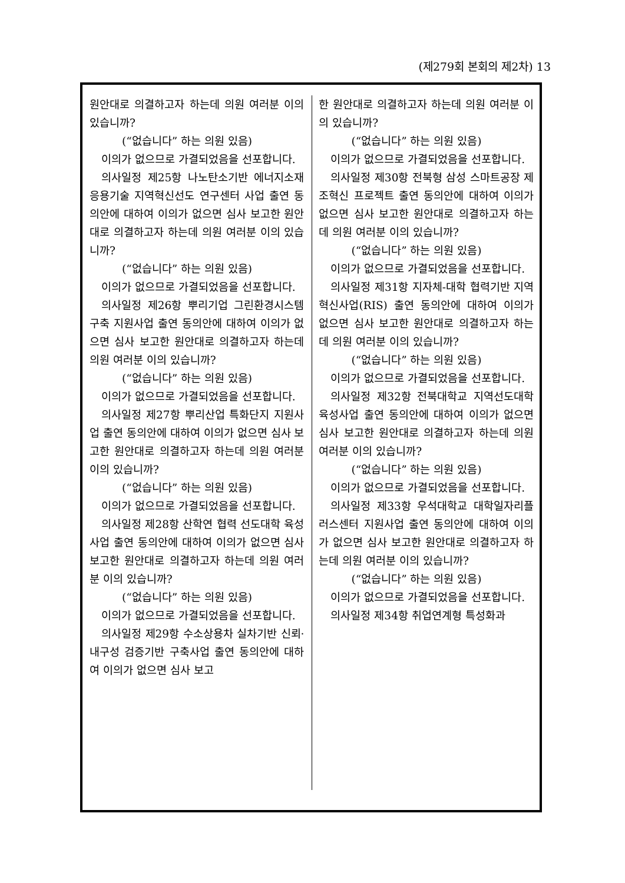(제279회 본회의 제2차) 13
원안대로 의결하고자 하는데 의원 여러분 이의 있습니까?
(“없습니다” 하는 의원 있음)
이의가 없으므로 가결되었음을 선포합니다.
의사일정 제25항 나노탄소기반 에너지소재 응용기술 지역혁신선도 연구센터 사업 출연 동의안에 대하여 이의가 없으면 심사 보고한 원안대로 의결하고자 하는데 의원 여러분 이의 있습니까?
(“없습니다” 하는 의원 있음)
이의가 없으므로 가결되었음을 선포합니다.
의사일정 제26항 뿌리기업 그린환경시스템 구축 지원사업 출연 동의안에 대하여 이의가 없으면 심사 보고한 원안대로 의결하고자 하는데 의원 여러분 이의 있습니까?
(“없습니다” 하는 의원 있음)
이의가 없으므로 가결되었음을 선포합니다.
의사일정 제27항 뿌리산업 특화단지 지원사업 출연 동의안에 대하여 이의가 없으면 심사 보고한 원안대로 의결하고자 하는데 의원 여러분 이의 있습니까?
(“없습니다” 하는 의원 있음)
이의가 없으므로 가결되었음을 선포합니다.
의사일정 제28항 산학연 협력 선도대학 육성사업 출연 동의안에 대하여 이의가 없으면 심사 보고한 원안대로 의결하고자 하는데 의원 여러분 이의 있습니까?
(“없습니다” 하는 의원 있음)
이의가 없으므로 가결되었음을 선포합니다.
의사일정 제29항 수소상용차 실차기반 신뢰·내구성 검증기반 구축사업 출연 동의안에 대하여 이의가 없으면 심사 보고
한 원안대로 의결하고자 하는데 의원 여러분 이의 있습니까?
(“없습니다” 하는 의원 있음)
이의가 없으므로 가결되었음을 선포합니다.
의사일정 제30항 전북형 삼성 스마트공장 제조혁신 프로젝트 출연 동의안에 대하여 이의가 없으면 심사 보고한 원안대로 의결하고자 하는데 의원 여러분 이의 있습니까?
(“없습니다” 하는 의원 있음)
이의가 없으므로 가결되었음을 선포합니다.
의사일정 제31항 지자체-대학 협력기반 지역혁신사업(RIS) 출연 동의안에 대하여 이의가 없으면 심사 보고한 원안대로 의결하고자 하는데 의원 여러분 이의 있습니까?
(“없습니다” 하는 의원 있음)
이의가 없으므로 가결되었음을 선포합니다.
의사일정 제32항 전북대학교 지역선도대학 육성사업 출연 동의안에 대하여 이의가 없으면 심사 보고한 원안대로 의결하고자 하는데 의원 여러분 이의 있습니까?
(“없습니다” 하는 의원 있음)
이의가 없으므로 가결되었음을 선포합니다.
의사일정 제33항 우석대학교 대학일자리플러스센터 지원사업 출연 동의안에 대하여 이의가 없으면 심사 보고한 원안대로 의결하고자 하는데 의원 여러분 이의 있습니까?
(“없습니다” 하는 의원 있음)
이의가 없으므로 가결되었음을 선포합니다.
의사일정 제34항 취업연계형 특성화과